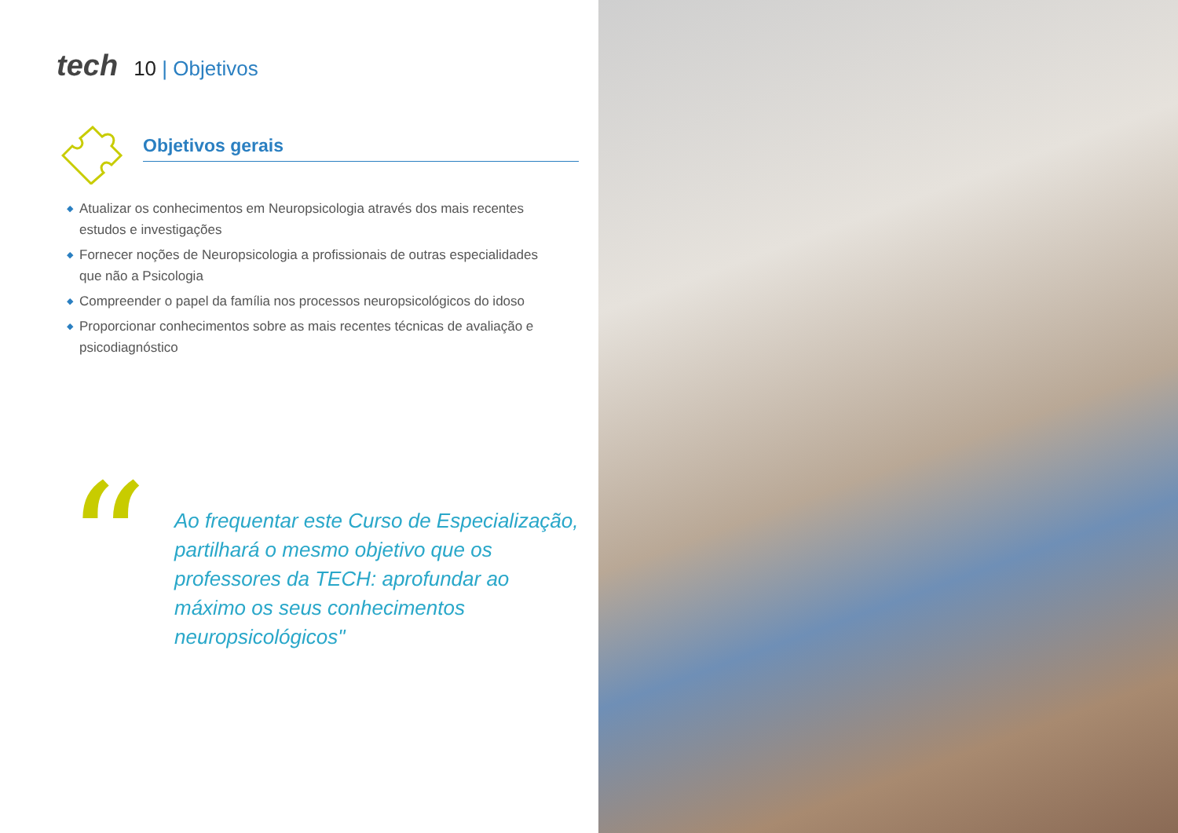tech 10 | Objetivos
Objetivos gerais
◆ Atualizar os conhecimentos em Neuropsicologia através dos mais recentes estudos e investigações
◆ Fornecer noções de Neuropsicologia a profissionais de outras especialidades que não a Psicologia
◆ Compreender o papel da família nos processos neuropsicológicos do idoso
◆ Proporcionar conhecimentos sobre as mais recentes técnicas de avaliação e psicodiagnóstico
“
Ao frequentar este Curso de Especialização, partilhará o mesmo objetivo que os professores da TECH: aprofundar ao máximo os seus conhecimentos neuropsicológicos"